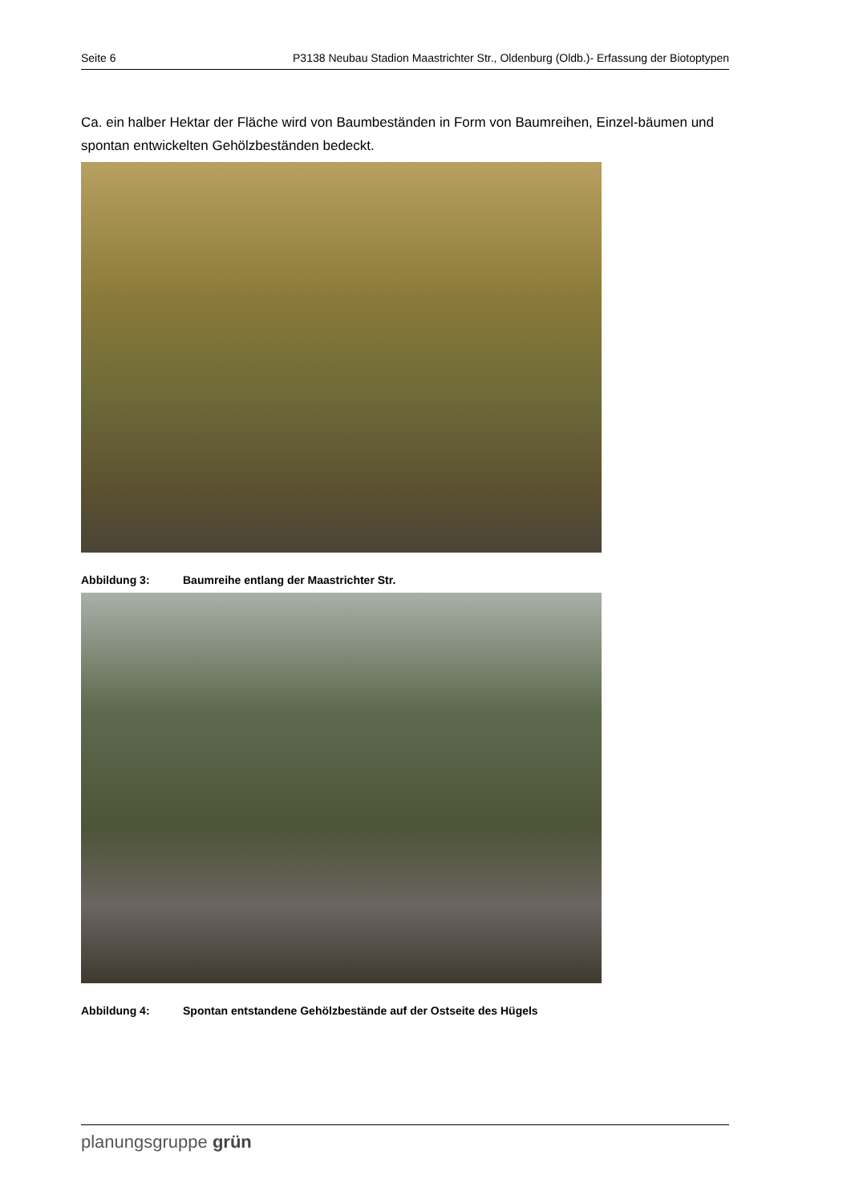Seite 6 P3138 Neubau Stadion Maastrichter Str., Oldenburg (Oldb.)- Erfassung der Biotoptypen
Ca. ein halber Hektar der Fläche wird von Baumbeständen in Form von Baumreihen, Einzel-bäumen und spontan entwickelten Gehölzbeständen bedeckt.
Abbildung 3: Baumreihe entlang der Maastrichter Str.
Abbildung 4: Spontan entstandene Gehölzbestände auf der Ostseite des Hügels
planungsgruppe grün